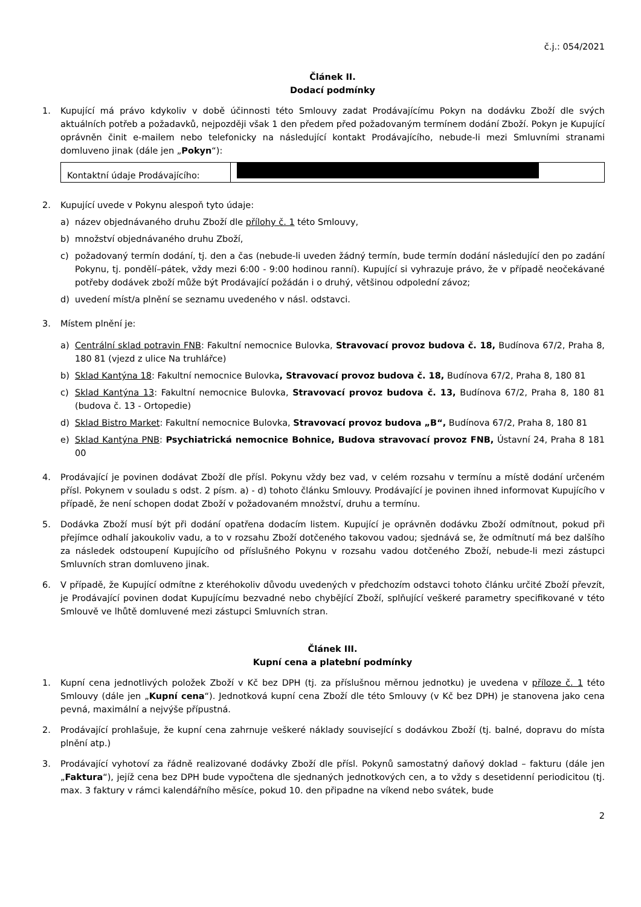č.j.: 054/2021
Článek II.
Dodací podmínky
1. Kupující má právo kdykoliv v době účinnosti této Smlouvy zadat Prodávajícímu Pokyn na dodávku Zboží dle svých aktuálních potřeb a požadavků, nejpozději však 1 den předem před požadovaným termínem dodání Zboží. Pokyn je Kupující oprávněn činit e-mailem nebo telefonicky na následující kontakt Prodávajícího, nebude-li mezi Smluvními stranami domluveno jinak (dále jen „Pokyn“):
| Kontaktní údaje Prodávajícího: | |
2. Kupující uvede v Pokynu alespoň tyto údaje:
a) název objednávaného druhu Zboží dle přílohy č. 1 této Smlouvy,
b) množství objednávaného druhu Zboží,
c) požadovaný termín dodání, tj. den a čas (nebude-li uveden žádný termín, bude termín dodání následující den po zadání Pokynu, tj. pondělí–pátek, vždy mezi 6:00 - 9:00 hodinou ranní). Kupující si vyhrazuje právo, že v případě neočekávané potřeby dodávek zboží může být Prodávající požádán i o druhý, většinou odpolední závoz;
d) uvedení míst/a plnění se seznamu uvedeného v násl. odstavci.
3. Místem plnění je:
a) Centrální sklad potravin FNB: Fakultní nemocnice Bulovka, Stravovací provoz budova č. 18, Budínova 67/2, Praha 8, 180 81 (vjezd z ulice Na truhlářce)
b) Sklad Kantýna 18: Fakultní nemocnice Bulovka, Stravovací provoz budova č. 18, Budínova 67/2, Praha 8, 180 81
c) Sklad Kantýna 13: Fakultní nemocnice Bulovka, Stravovací provoz budova č. 13, Budínova 67/2, Praha 8, 180 81 (budova č. 13 - Ortopedie)
d) Sklad Bistro Market: Fakultní nemocnice Bulovka, Stravovací provoz budova „B“, Budínova 67/2, Praha 8, 180 81
e) Sklad Kantýna PNB: Psychiatrická nemocnice Bohnice, Budova stravovací provoz FNB, Ústavní 24, Praha 8 181 00
4. Prodávající je povinen dodávat Zboží dle přísl. Pokynu vždy bez vad, v celém rozsahu v termínu a místě dodání určeném přísl. Pokynem v souladu s odst. 2 písm. a) - d) tohoto článku Smlouvy. Prodávající je povinen ihned informovat Kupujícího v případě, že není schopen dodat Zboží v požadovaném množství, druhu a termínu.
5. Dodávka Zboží musí být při dodání opatřena dodacím listem. Kupující je oprávněn dodávku Zboží odmítnout, pokud při přejímce odhalí jakoukoliv vadu, a to v rozsahu Zboží dotčeného takovou vadou; sjednává se, že odmítnutí má bez dalšího za následek odstoupení Kupujícího od příslušného Pokynu v rozsahu vadou dotčeného Zboží, nebude-li mezi zástupci Smluvních stran domluveno jinak.
6. V případě, že Kupující odmítne z kteréhokoliv důvodu uvedených v předchozím odstavci tohoto článku určité Zboží převzít, je Prodávající povinen dodat Kupujícímu bezvadné nebo chybějící Zboží, splňující veškeré parametry specifikované v této Smlouvě ve lhůtě domluvené mezi zástupci Smluvních stran.
Článek III.
Kupní cena a platební podmínky
1. Kupní cena jednotlivých položek Zboží v Kč bez DPH (tj. za příslušnou měrnou jednotku) je uvedena v příloze č. 1 této Smlouvy (dále jen „Kupní cena“). Jednotková kupní cena Zboží dle této Smlouvy (v Kč bez DPH) je stanovena jako cena pevná, maximální a nejvýše přípustná.
2. Prodávající prohlašuje, že kupní cena zahrnuje veškeré náklady související s dodávkou Zboží (tj. balné, dopravu do místa plnění atp.)
3. Prodávající vyhotoví za řádně realizované dodávky Zboží dle přísl. Pokynů samostatný daňový doklad – fakturu (dále jen „Faktura“), jejíž cena bez DPH bude vypočtena dle sjednaných jednotkových cen, a to vždy s desetidenní periodicitou (tj. max. 3 faktury v rámci kalendářního měsíce, pokud 10. den připadne na víkend nebo svátek, bude
2